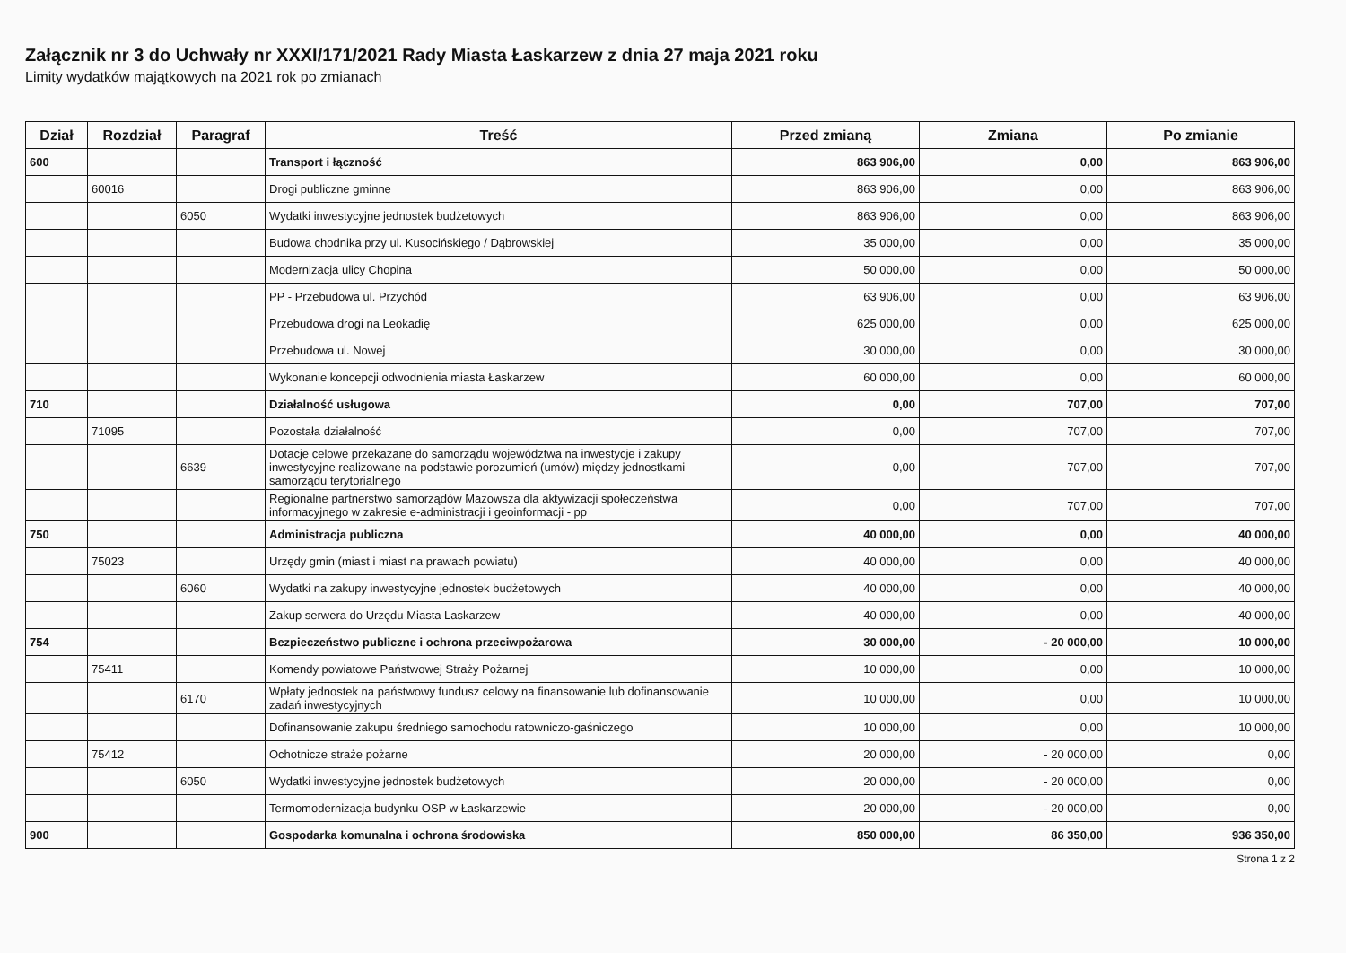Załącznik nr 3 do Uchwały nr XXXI/171/2021 Rady Miasta Łaskarzew z dnia 27 maja 2021 roku
Limity wydatków majątkowych na 2021 rok po zmianach
| Dział | Rozdział | Paragraf | Treść | Przed zmianą | Zmiana | Po zmianie |
| --- | --- | --- | --- | --- | --- | --- |
| 600 | | | Transport i łączność | 863 906,00 | 0,00 | 863 906,00 |
| | 60016 | | Drogi publiczne gminne | 863 906,00 | 0,00 | 863 906,00 |
| | | 6050 | Wydatki inwestycyjne jednostek budżetowych | 863 906,00 | 0,00 | 863 906,00 |
| | | | Budowa chodnika przy ul. Kusocińskiego / Dąbrowskiej | 35 000,00 | 0,00 | 35 000,00 |
| | | | Modernizacja ulicy Chopina | 50 000,00 | 0,00 | 50 000,00 |
| | | | PP - Przebudowa ul. Przychód | 63 906,00 | 0,00 | 63 906,00 |
| | | | Przebudowa drogi na Leokadię | 625 000,00 | 0,00 | 625 000,00 |
| | | | Przebudowa ul. Nowej | 30 000,00 | 0,00 | 30 000,00 |
| | | | Wykonanie koncepcji odwodnienia miasta Łaskarzew | 60 000,00 | 0,00 | 60 000,00 |
| 710 | | | Działalność usługowa | 0,00 | 707,00 | 707,00 |
| | 71095 | | Pozostała działalność | 0,00 | 707,00 | 707,00 |
| | | 6639 | Dotacje celowe przekazane do samorządu województwa na inwestycje i zakupy inwestycyjne realizowane na podstawie porozumień (umów) między jednostkami samorządu terytorialnego | 0,00 | 707,00 | 707,00 |
| | | | Regionalne partnerstwo samorządów Mazowsza dla aktywizacji społeczeństwa informacyjnego w zakresie e-administracji i geoinformacji - pp | 0,00 | 707,00 | 707,00 |
| 750 | | | Administracja publiczna | 40 000,00 | 0,00 | 40 000,00 |
| | 75023 | | Urzędy gmin (miast i miast na prawach powiatu) | 40 000,00 | 0,00 | 40 000,00 |
| | | 6060 | Wydatki na zakupy inwestycyjne jednostek budżetowych | 40 000,00 | 0,00 | 40 000,00 |
| | | | Zakup serwera do Urzędu Miasta Laskarzew | 40 000,00 | 0,00 | 40 000,00 |
| 754 | | | Bezpieczeństwo publiczne i ochrona przeciwpożarowa | 30 000,00 | - 20 000,00 | 10 000,00 |
| | 75411 | | Komendy powiatowe Państwowej Straży Pożarnej | 10 000,00 | 0,00 | 10 000,00 |
| | | 6170 | Wpłaty jednostek na państwowy fundusz celowy na finansowanie lub dofinansowanie zadań inwestycyjnych | 10 000,00 | 0,00 | 10 000,00 |
| | | | Dofinansowanie zakupu średniego samochodu ratowniczo-gaśniczego | 10 000,00 | 0,00 | 10 000,00 |
| | 75412 | | Ochotnicze straże pożarne | 20 000,00 | - 20 000,00 | 0,00 |
| | | 6050 | Wydatki inwestycyjne jednostek budżetowych | 20 000,00 | - 20 000,00 | 0,00 |
| | | | Termomodernizacja budynku OSP w Łaskarzewie | 20 000,00 | - 20 000,00 | 0,00 |
| 900 | | | Gospodarka komunalna i ochrona środowiska | 850 000,00 | 86 350,00 | 936 350,00 |
Strona 1 z 2